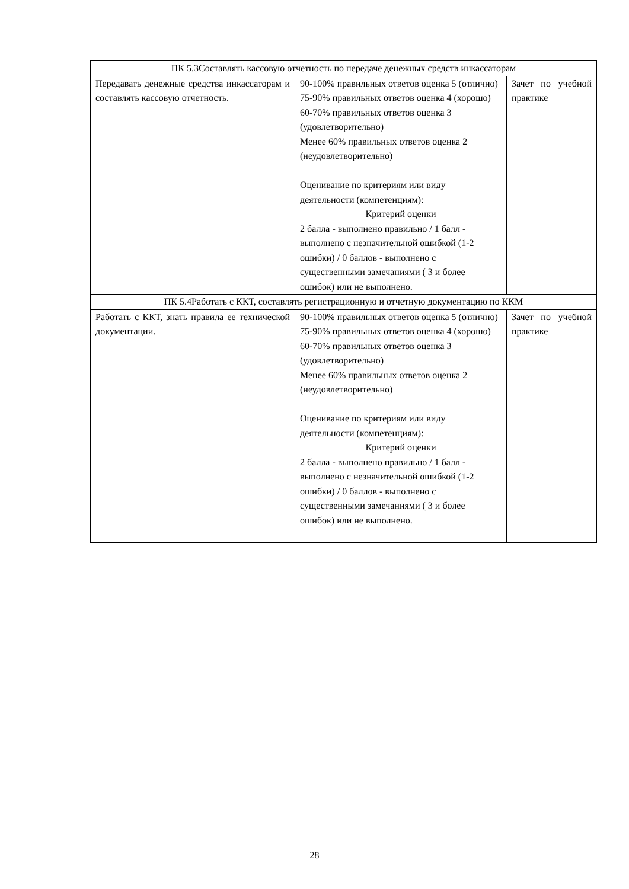| ПК 5.3Составлять кассовую отчетность по передаче денежных средств инкассаторам | | |
| Передавать денежные средства инкассаторам и составлять кассовую отчетность. | 90-100% правильных ответов оценка 5 (отлично) 75-90% правильных ответов оценка 4 (хорошо) 60-70% правильных ответов оценка 3 (удовлетворительно) Менее 60% правильных ответов оценка 2 (неудовлетворительно) Оценивание по критериям или виду деятельности (компетенциям): Критерий оценки 2 балла - выполнено правильно / 1 балл - выполнено с незначительной ошибкой (1-2 ошибки) / 0 баллов - выполнено с существенными замечаниями ( 3 и более ошибок) или не выполнено. | Зачет по учебной практике |
| ПК 5.4Работать с ККТ, составлять регистрационную и отчетную документацию по ККМ | | |
| Работать с ККТ, знать правила ее технической документации. | 90-100% правильных ответов оценка 5 (отлично) 75-90% правильных ответов оценка 4 (хорошо) 60-70% правильных ответов оценка 3 (удовлетворительно) Менее 60% правильных ответов оценка 2 (неудовлетворительно) Оценивание по критериям или виду деятельности (компетенциям): Критерий оценки 2 балла - выполнено правильно / 1 балл - выполнено с незначительной ошибкой (1-2 ошибки) / 0 баллов - выполнено с существенными замечаниями ( 3 и более ошибок) или не выполнено. | Зачет по учебной практике |
28